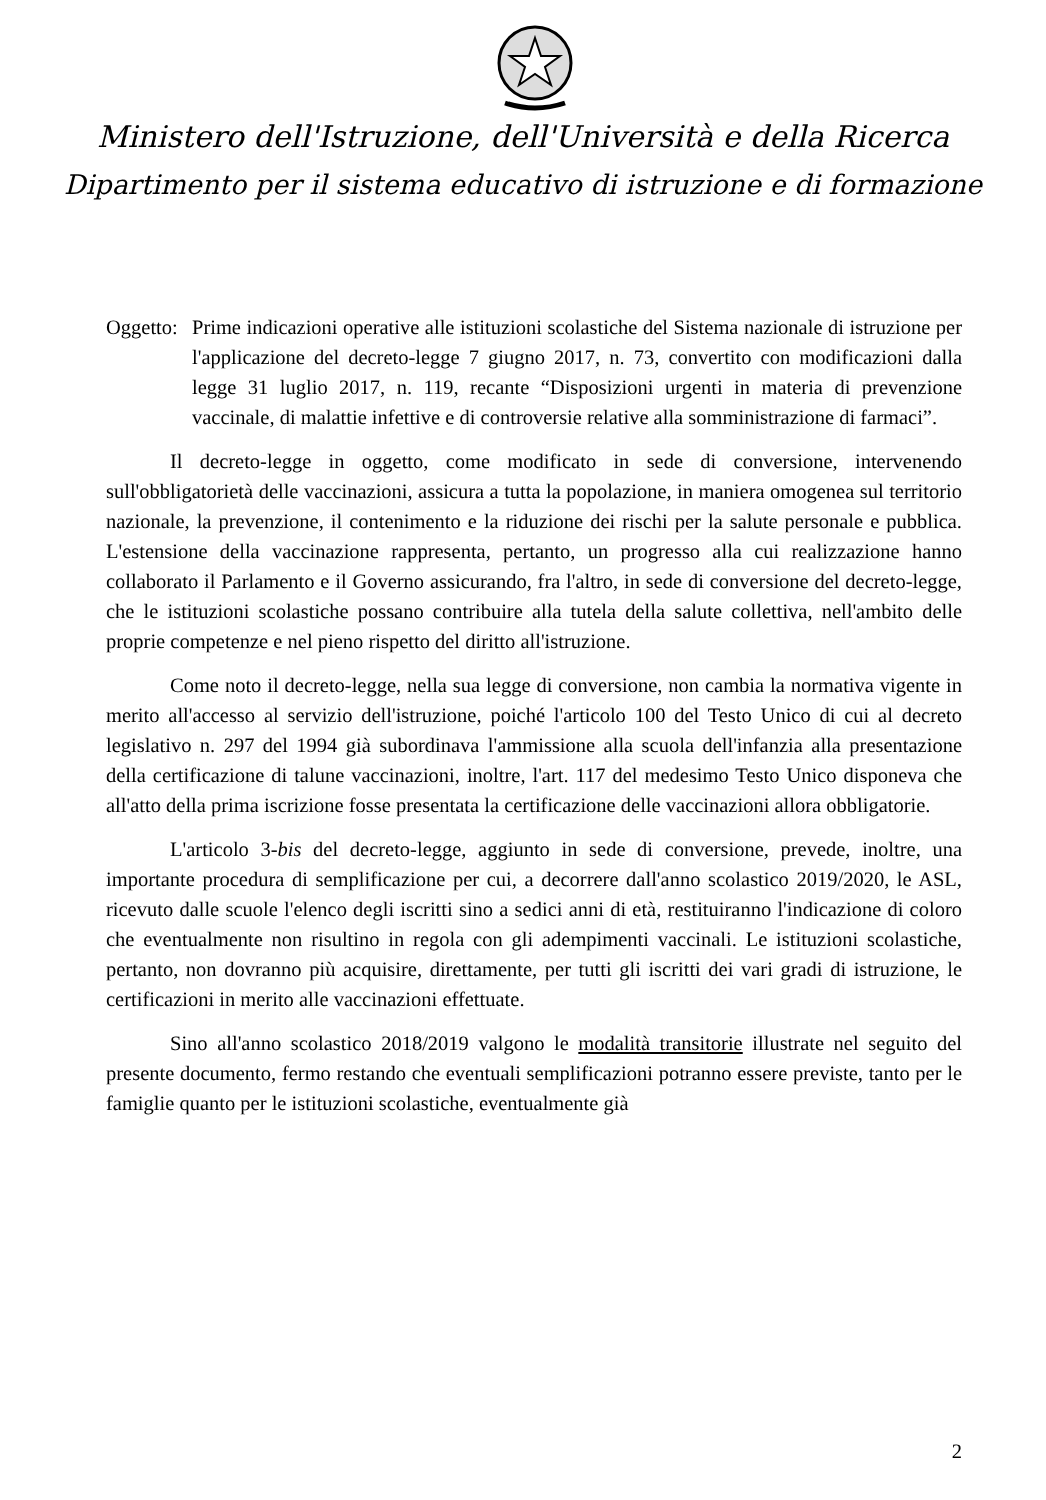Ministero dell'Istruzione, dell'Università e della Ricerca
Dipartimento per il sistema educativo di istruzione e di formazione
Oggetto:
Prime indicazioni operative alle istituzioni scolastiche del Sistema nazionale di istruzione per l'applicazione del decreto-legge 7 giugno 2017, n. 73, convertito con modificazioni dalla legge 31 luglio 2017, n. 119, recante “Disposizioni urgenti in materia di prevenzione vaccinale, di malattie infettive e di controversie relative alla somministrazione di farmaci”.
Il decreto-legge in oggetto, come modificato in sede di conversione, intervenendo sull'obbligatorietà delle vaccinazioni, assicura a tutta la popolazione, in maniera omogenea sul territorio nazionale, la prevenzione, il contenimento e la riduzione dei rischi per la salute personale e pubblica. L'estensione della vaccinazione rappresenta, pertanto, un progresso alla cui realizzazione hanno collaborato il Parlamento e il Governo assicurando, fra l'altro, in sede di conversione del decreto-legge, che le istituzioni scolastiche possano contribuire alla tutela della salute collettiva, nell'ambito delle proprie competenze e nel pieno rispetto del diritto all'istruzione.
Come noto il decreto-legge, nella sua legge di conversione, non cambia la normativa vigente in merito all'accesso al servizio dell'istruzione, poiché l'articolo 100 del Testo Unico di cui al decreto legislativo n. 297 del 1994 già subordinava l'ammissione alla scuola dell'infanzia alla presentazione della certificazione di talune vaccinazioni, inoltre, l'art. 117 del medesimo Testo Unico disponeva che all'atto della prima iscrizione fosse presentata la certificazione delle vaccinazioni allora obbligatorie.
L'articolo 3-bis del decreto-legge, aggiunto in sede di conversione, prevede, inoltre, una importante procedura di semplificazione per cui, a decorrere dall'anno scolastico 2019/2020, le ASL, ricevuto dalle scuole l'elenco degli iscritti sino a sedici anni di età, restituiranno l'indicazione di coloro che eventualmente non risultino in regola con gli adempimenti vaccinali. Le istituzioni scolastiche, pertanto, non dovranno più acquisire, direttamente, per tutti gli iscritti dei vari gradi di istruzione, le certificazioni in merito alle vaccinazioni effettuate.
Sino all'anno scolastico 2018/2019 valgono le modalità transitorie illustrate nel seguito del presente documento, fermo restando che eventuali semplificazioni potranno essere previste, tanto per le famiglie quanto per le istituzioni scolastiche, eventualmente già
2